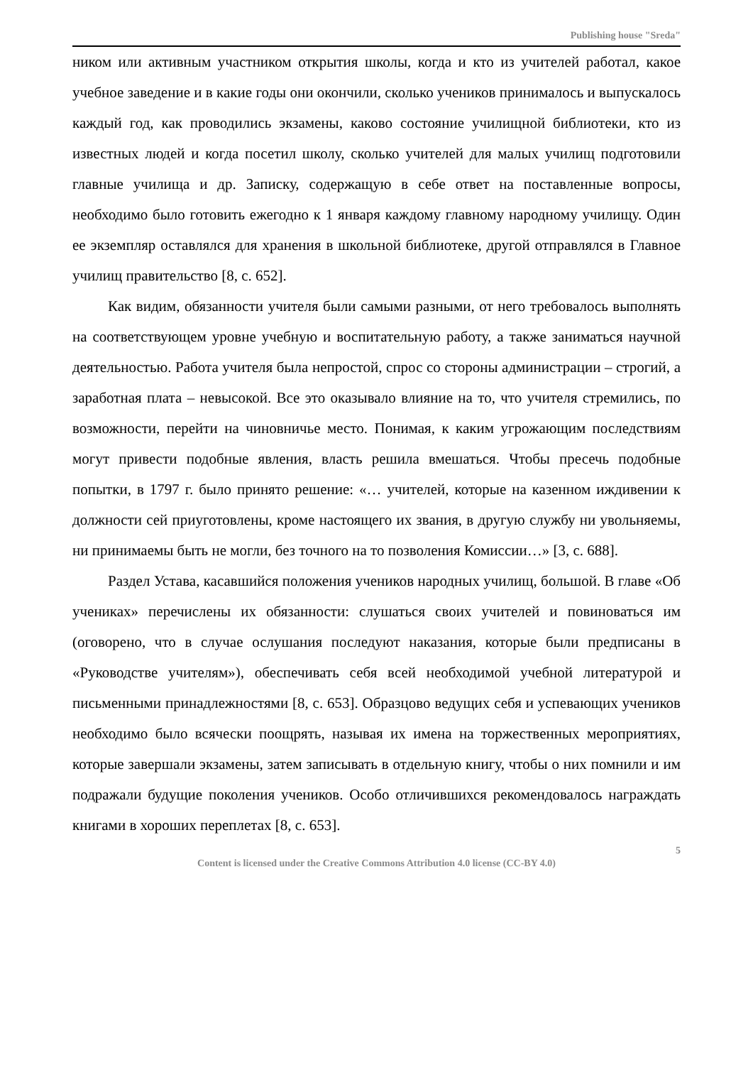Publishing house "Sreda"
ником или активным участником открытия школы, когда и кто из учителей работал, какое учебное заведение и в какие годы они окончили, сколько учеников принималось и выпускалось каждый год, как проводились экзамены, каково состояние училищной библиотеки, кто из известных людей и когда посетил школу, сколько учителей для малых училищ подготовили главные училища и др. Записку, содержащую в себе ответ на поставленные вопросы, необходимо было готовить ежегодно к 1 января каждому главному народному училищу. Один ее экземпляр оставлялся для хранения в школьной библиотеке, другой отправлялся в Главное училищ правительство [8, с. 652].
Как видим, обязанности учителя были самыми разными, от него требовалось выполнять на соответствующем уровне учебную и воспитательную работу, а также заниматься научной деятельностью. Работа учителя была непростой, спрос со стороны администрации – строгий, а заработная плата – невысокой. Все это оказывало влияние на то, что учителя стремились, по возможности, перейти на чиновничье место. Понимая, к каким угрожающим последствиям могут привести подобные явления, власть решила вмешаться. Чтобы пресечь подобные попытки, в 1797 г. было принято решение: «… учителей, которые на казенном иждивении к должности сей приуготовлены, кроме настоящего их звания, в другую службу ни увольняемы, ни принимаемы быть не могли, без точного на то позволения Комиссии…» [3, с. 688].
Раздел Устава, касавшийся положения учеников народных училищ, большой. В главе «Об учениках» перечислены их обязанности: слушаться своих учителей и повиноваться им (оговорено, что в случае ослушания последуют наказания, которые были предписаны в «Руководстве учителям»), обеспечивать себя всей необходимой учебной литературой и письменными принадлежностями [8, с. 653]. Образцово ведущих себя и успевающих учеников необходимо было всячески поощрять, называя их имена на торжественных мероприятиях, которые завершали экзамены, затем записывать в отдельную книгу, чтобы о них помнили и им подражали будущие поколения учеников. Особо отличившихся рекомендовалось награждать книгами в хороших переплетах [8, с. 653].
5
Content is licensed under the Creative Commons Attribution 4.0 license (CC-BY 4.0)